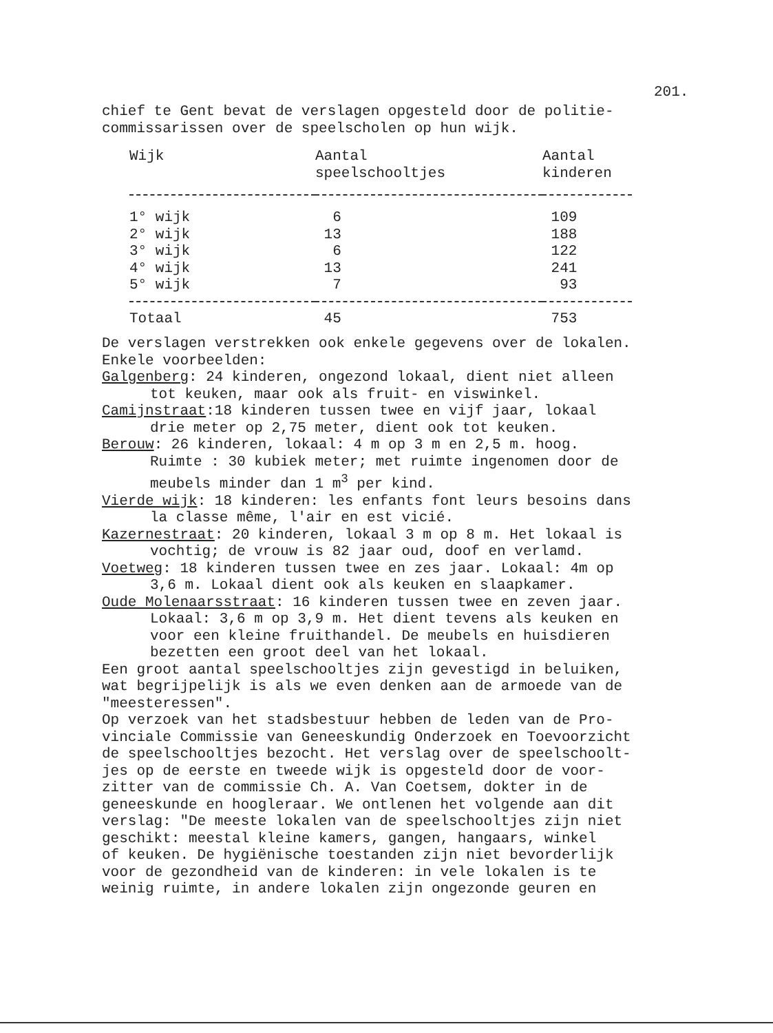201.
chief te Gent bevat de verslagen opgesteld door de politie-
commissarissen over de speelscholen op hun wijk.
| Wijk | Aantal speelschooltjes | Aantal kinderen |
| --- | --- | --- |
| 1° wijk | 6 | 109 |
| 2° wijk | 13 | 188 |
| 3° wijk | 6 | 122 |
| 4° wijk | 13 | 241 |
| 5° wijk | 7 | 93 |
| Totaal | 45 | 753 |
De verslagen verstrekken ook enkele gegevens over de lokalen.
Enkele voorbeelden:
Galgenberg: 24 kinderen, ongezond lokaal, dient niet alleen
tot keuken, maar ook als fruit- en viswinkel.
Camijnstraat:18 kinderen tussen twee en vijf jaar, lokaal
drie meter op 2,75 meter, dient ook tot keuken.
Berouw: 26 kinderen, lokaal: 4 m op 3 m en 2,5 m. hoog.
Ruimte : 30 kubiek meter; met ruimte ingenomen door de
meubels minder dan 1 m<sup>3</sup> per kind.
Vierde wijk: 18 kinderen: les enfants font leurs besoins dans
la classe même, l'air en est vicié.
Kazernestraat: 20 kinderen, lokaal 3 m op 8 m. Het lokaal is
vochtig; de vrouw is 82 jaar oud, doof en verlamd.
Voetweg: 18 kinderen tussen twee en zes jaar. Lokaal: 4m op
3,6 m. Lokaal dient ook als keuken en slaapkamer.
Oude Molenaarsstraat: 16 kinderen tussen twee en zeven jaar.
Lokaal: 3,6 m op 3,9 m. Het dient tevens als keuken en
voor een kleine fruithandel. De meubels en huisdieren
bezetten een groot deel van het lokaal.
Een groot aantal speelschooltjes zijn gevestigd in beluiken,
wat begrijpelijk is als we even denken aan de armoede van de
"meesteressen".
Op verzoek van het stadsbestuur hebben de leden van de Pro-
vinciale Commissie van Geneeskundig Onderzoek en Toevoorzicht
de speelschooltjes bezocht. Het verslag over de speelschoolt-
jes op de eerste en tweede wijk is opgesteld door de voor-
zitter van de commissie Ch. A. Van Coetsem, dokter in de
geneeskunde en hoogleraar. We ontlenen het volgende aan dit
verslag: "De meeste lokalen van de speelschooltjes zijn niet
geschikt: meestal kleine kamers, gangen, hangaars, winkel
of keuken. De hygiënische toestanden zijn niet bevorderlijk
voor de gezondheid van de kinderen: in vele lokalen is te
weinig ruimte, in andere lokalen zijn ongezonde geuren en